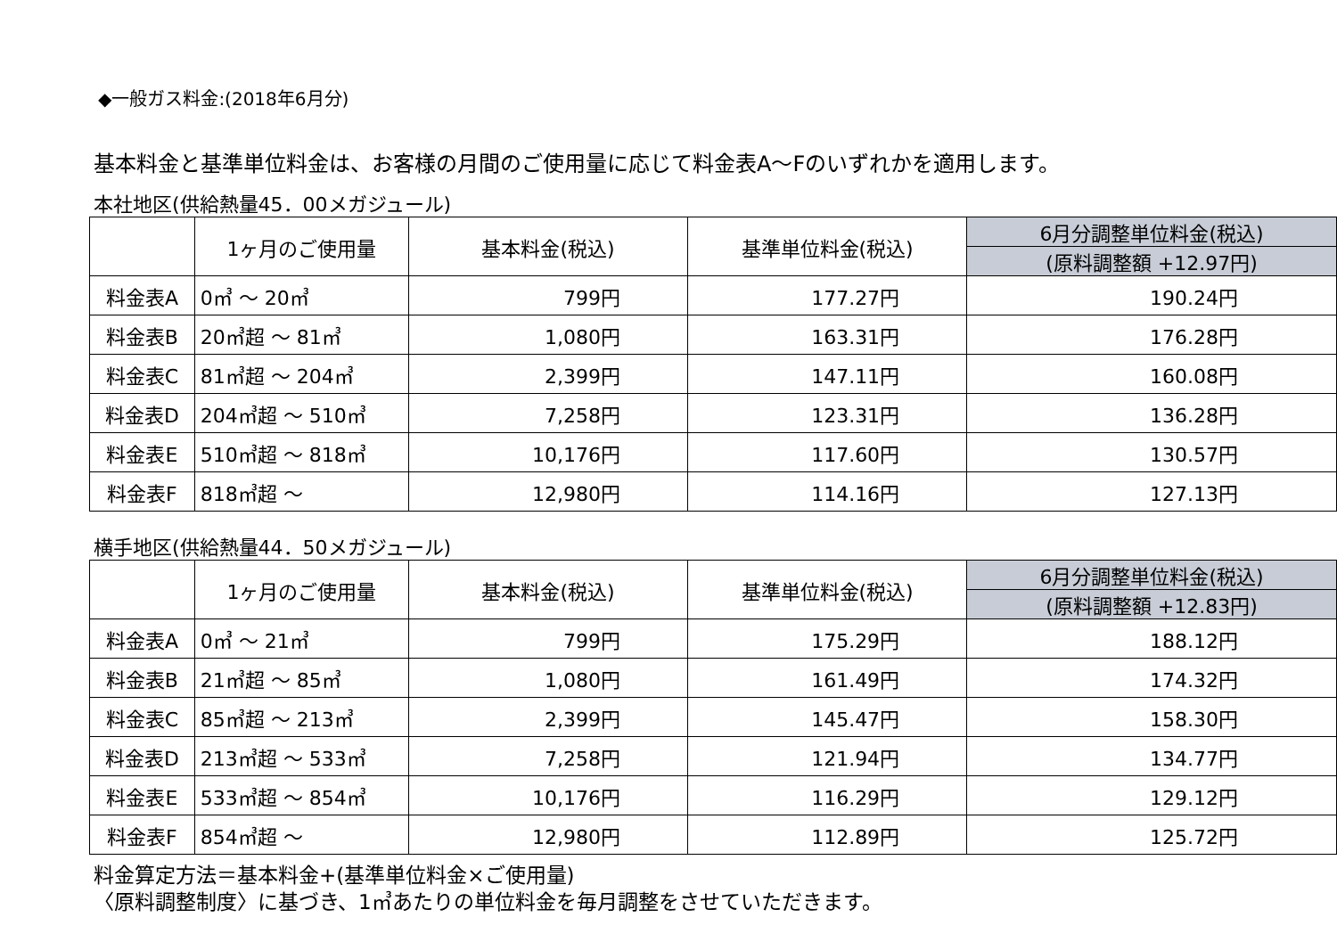◆一般ガス料金:(2018年6月分)
基本料金と基準単位料金は、お客様の月間のご使用量に応じて料金表A～Fのいずれかを適用します。
本社地区(供給熱量45．00メガジュール)
| | 1ヶ月のご使用量 | 基本料金(税込) | 基準単位料金(税込) | 6月分調整単位料金(税込) |
| --- | --- | --- | --- | --- |
| | | | | (原料調整額 +12.97円) |
| 料金表A | 0㎥ ～ 20㎥ | 799円 | 177.27円 | 190.24円 |
| 料金表B | 20㎥超 ～ 81㎥ | 1,080円 | 163.31円 | 176.28円 |
| 料金表C | 81㎥超 ～ 204㎥ | 2,399円 | 147.11円 | 160.08円 |
| 料金表D | 204㎥超 ～ 510㎥ | 7,258円 | 123.31円 | 136.28円 |
| 料金表E | 510㎥超 ～ 818㎥ | 10,176円 | 117.60円 | 130.57円 |
| 料金表F | 818㎥超 ～ | 12,980円 | 114.16円 | 127.13円 |
横手地区(供給熱量44．50メガジュール)
| | 1ヶ月のご使用量 | 基本料金(税込) | 基準単位料金(税込) | 6月分調整単位料金(税込) |
| --- | --- | --- | --- | --- |
| | | | | (原料調整額 +12.83円) |
| 料金表A | 0㎥ ～ 21㎥ | 799円 | 175.29円 | 188.12円 |
| 料金表B | 21㎥超 ～ 85㎥ | 1,080円 | 161.49円 | 174.32円 |
| 料金表C | 85㎥超 ～ 213㎥ | 2,399円 | 145.47円 | 158.30円 |
| 料金表D | 213㎥超 ～ 533㎥ | 7,258円 | 121.94円 | 134.77円 |
| 料金表E | 533㎥超 ～ 854㎥ | 10,176円 | 116.29円 | 129.12円 |
| 料金表F | 854㎥超 ～ | 12,980円 | 112.89円 | 125.72円 |
料金算定方法＝基本料金+(基準単位料金×ご使用量)
〈原料調整制度〉に基づき、1㎥あたりの単位料金を毎月調整をさせていただきます。